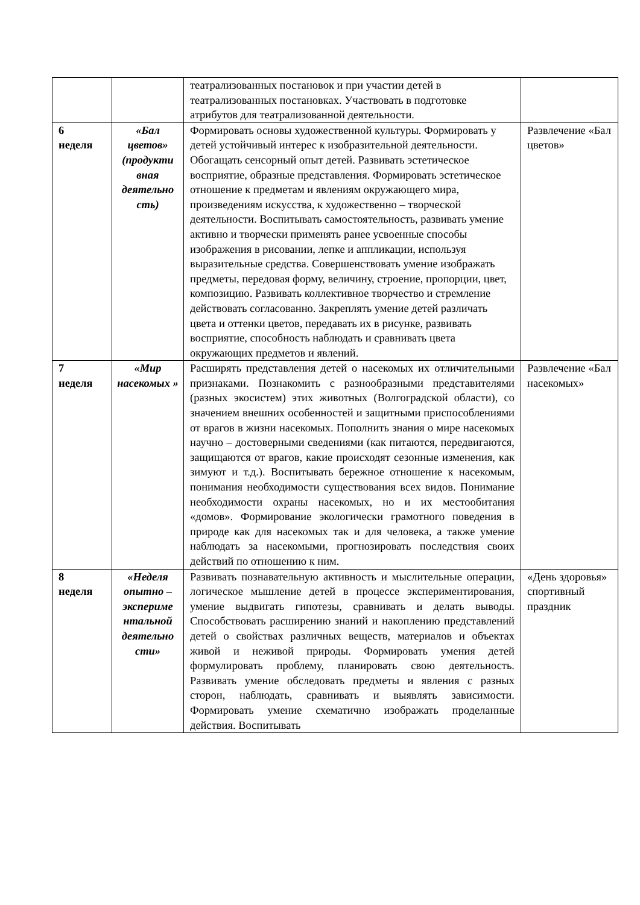| | | театрализованных постановок и при участии детей в театрализованных постановках. Участвовать в подготовке атрибутов для театрализованной деятельности. | |
| 6 неделя | «Бал цветов» (продукти вная деятельно сть) | Формировать основы художественной культуры. Формировать у детей устойчивый интерес к изобразительной деятельности. Обогащать сенсорный опыт детей. Развивать эстетическое восприятие, образные представления. Формировать эстетическое отношение к предметам и явлениям окружающего мира, произведениям искусства, к художественно – творческой деятельности. Воспитывать самостоятельность, развивать умение активно и творчески применять ранее усвоенные способы изображения в рисовании, лепке и аппликации, используя выразительные средства. Совершенствовать умение изображать предметы, передовая форму, величину, строение, пропорции, цвет, композицию. Развивать коллективное творчество и стремление действовать согласованно. Закреплять умение детей различать цвета и оттенки цветов, передавать их в рисунке, развивать восприятие, способность наблюдать и сравнивать цвета окружающих предметов и явлений. | Развлечение «Бал цветов» |
| 7 неделя | «Мир насекомых » | Расширять представления детей о насекомых их отличительными признаками. Познакомить с разнообразными представителями (разных экосистем) этих животных (Волгоградской области), со значением внешних особенностей и защитными приспособлениями от врагов в жизни насекомых. Пополнить знания о мире насекомых научно – достоверными сведениями (как питаются, передвигаются, защищаются от врагов, какие происходят сезонные изменения, как зимуют и т.д.). Воспитывать бережное отношение к насекомым, понимания необходимости существования всех видов. Понимание необходимости охраны насекомых, но и их местообитания «домов». Формирование экологически грамотного поведения в природе как для насекомых так и для человека, а также умение наблюдать за насекомыми, прогнозировать последствия своих действий по отношению к ним. | Развлечение «Бал насекомых» |
| 8 неделя | «Неделя опытно – экспериме нтальной деятельно сти» | Развивать познавательную активность и мыслительные операции, логическое мышление детей в процессе экспериментирования, умение выдвигать гипотезы, сравнивать и делать выводы. Способствовать расширению знаний и накоплению представлений детей о свойствах различных веществ, материалов и объектах живой и неживой природы. Формировать умения детей формулировать проблему, планировать свою деятельность. Развивать умение обследовать предметы и явления с разных сторон, наблюдать, сравнивать и выявлять зависимости. Формировать умение схематично изображать проделанные действия. Воспитывать | «День здоровья» спортивный праздник |